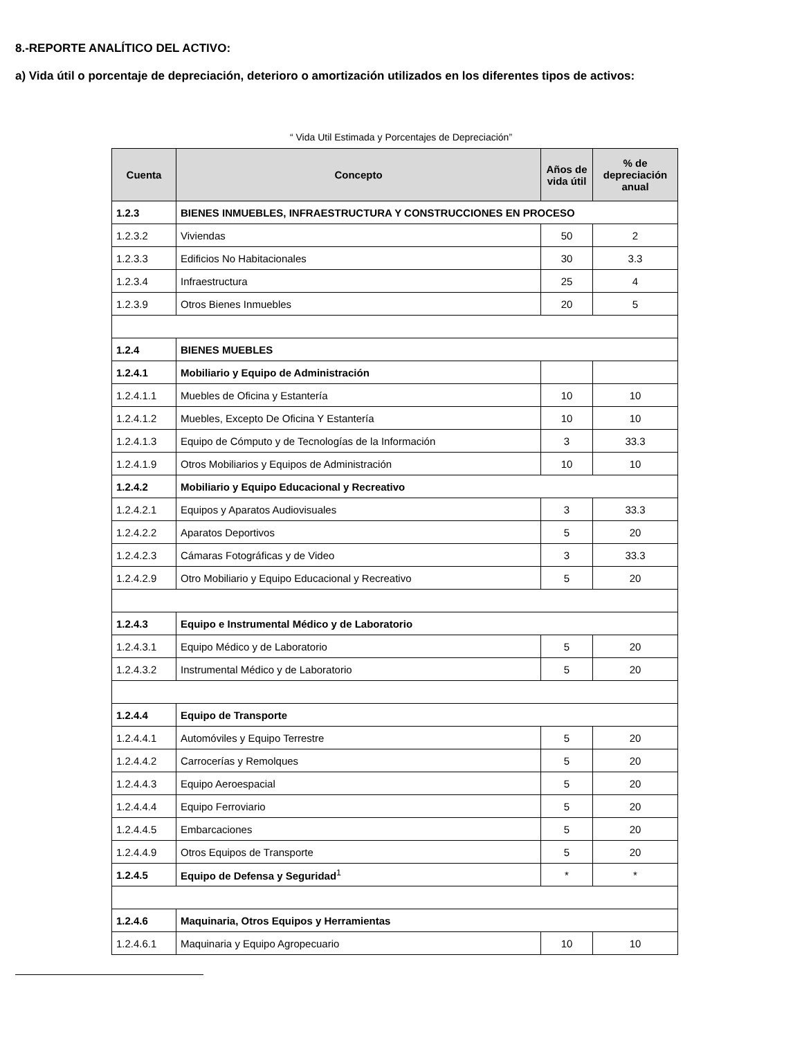8.-REPORTE ANALÍTICO DEL ACTIVO:
a) Vida útil o porcentaje de depreciación, deterioro o amortización utilizados en los diferentes tipos de activos:
“ Vida Util Estimada y Porcentajes de Depreciación”
| Cuenta | Concepto | Años de vida útil | % de depreciación anual |
| --- | --- | --- | --- |
| 1.2.3 | BIENES INMUEBLES, INFRAESTRUCTURA Y CONSTRUCCIONES EN PROCESO | | |
| 1.2.3.2 | Viviendas | 50 | 2 |
| 1.2.3.3 | Edificios No Habitacionales | 30 | 3.3 |
| 1.2.3.4 | Infraestructura | 25 | 4 |
| 1.2.3.9 | Otros Bienes Inmuebles | 20 | 5 |
| 1.2.4 | BIENES MUEBLES | | |
| 1.2.4.1 | Mobiliario y Equipo de Administración | | |
| 1.2.4.1.1 | Muebles de Oficina y Estantería | 10 | 10 |
| 1.2.4.1.2 | Muebles, Excepto De Oficina Y Estantería | 10 | 10 |
| 1.2.4.1.3 | Equipo de Cómputo y de Tecnologías de la Información | 3 | 33.3 |
| 1.2.4.1.9 | Otros Mobiliarios y Equipos de Administración | 10 | 10 |
| 1.2.4.2 | Mobiliario y Equipo Educacional y Recreativo | | |
| 1.2.4.2.1 | Equipos y Aparatos Audiovisuales | 3 | 33.3 |
| 1.2.4.2.2 | Aparatos Deportivos | 5 | 20 |
| 1.2.4.2.3 | Cámaras Fotográficas y de Video | 3 | 33.3 |
| 1.2.4.2.9 | Otro Mobiliario y Equipo Educacional y Recreativo | 5 | 20 |
| 1.2.4.3 | Equipo e Instrumental Médico y de Laboratorio | | |
| 1.2.4.3.1 | Equipo Médico y de Laboratorio | 5 | 20 |
| 1.2.4.3.2 | Instrumental Médico y de Laboratorio | 5 | 20 |
| 1.2.4.4 | Equipo de Transporte | | |
| 1.2.4.4.1 | Automóviles y Equipo Terrestre | 5 | 20 |
| 1.2.4.4.2 | Carrocerías y Remolques | 5 | 20 |
| 1.2.4.4.3 | Equipo Aeroespacial | 5 | 20 |
| 1.2.4.4.4 | Equipo Ferroviario | 5 | 20 |
| 1.2.4.4.5 | Embarcaciones | 5 | 20 |
| 1.2.4.4.9 | Otros Equipos de Transporte | 5 | 20 |
| 1.2.4.5 | Equipo de Defensa y Seguridad<sup>1</sup> | * | * |
| 1.2.4.6 | Maquinaria, Otros Equipos y Herramientas | | |
| 1.2.4.6.1 | Maquinaria y Equipo Agropecuario | 10 | 10 |